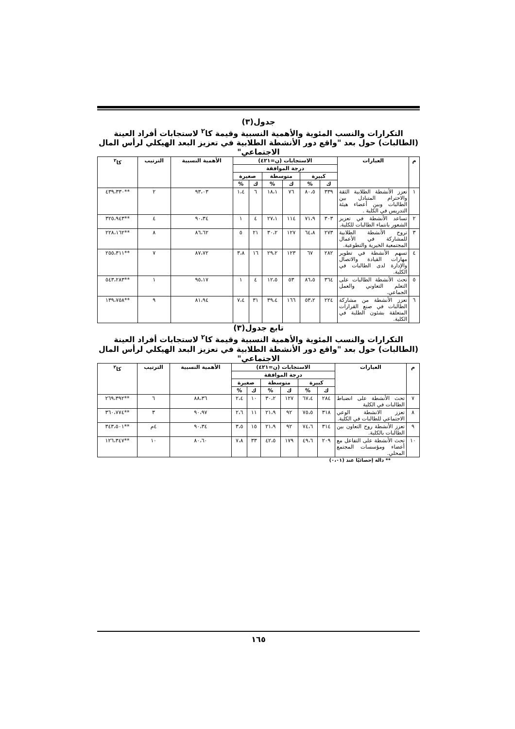جدول(٣)
التكرارات والنسب المئوية والأهمية النسبية وقيمة كا<sup>٢</sup> لاستجابات أفراد العينة (الطالبات) حول بعد "واقع دور الأنشطة الطلابية في تعزيز البعد الهيكلي لرأس المال الاجتماعي"
| م | العبارات | الاستجابات (ن=٤٢١) | | | | | | الأهمية النسبية | الترتيب | كا<sup>٢</sup> |
| --- | --- | --- | --- | --- | --- | --- | --- | --- | --- | --- |
| | | درجة الموافقة | | | | | | | | |
| | | كبيرة | | متوسطة | | صغيرة | | | | |
| | | ك | % | ك | % | ك | % | | | |
| ١ | تعزز الأنشطة الطلابية الثقة والاحترام المتبادل بين الطالبات وبين أعضاء هيئة التدريس في الكلية . | ٣٣٩ | ٨٠،٥ | ٧٦ | ١٨،١ | ٦ | ١،٤ | ٩٣،٠٣ | ٢ | **٤٣٩،٣٣٠ |
| ٢ | تساعد الأنشطة في تعزيز الشعور بانتماء الطالبات للكلية. | ٣٠٣ | ٧١،٩ | ١١٤ | ٢٧،١ | ٤ | ١ | ٩٠،٣٤ | ٤ | **٣٢٥،٩٤٣ |
| ٣ | تروج الأنشطة الطلابية للمشاركة في الأعمال المجتمعية الخيرية والتطوعية. | ٢٧٣ | ٦٤،٨ | ١٢٧ | ٣٠،٢ | ٢١ | ٥ | ٨٦،٦٢ | ٨ | **٢٢٨،١٦٢ |
| ٤ | تسهم الأنشطة في تطوير مهارات القيادة والاتصال والإدارة لدى الطالبات في الكلية. | ٢٨٢ | ٦٧ | ١٢٣ | ٢٩،٢ | ١٦ | ٣،٨ | ٨٧،٧٢ | ٧ | **٢٥٥،٣١١ |
| ٥ | تحث الأنشطة الطالبات على التعلم التعاوني والعمل الجماعي. | ٣٦٤ | ٨٦،٥ | ٥٣ | ١٢،٥ | ٤ | ١ | ٩٥،١٧ | ١ | **٥٤٣،٢٨٣ |
| ٦ | تعزز الأنشطة من مشاركة الطالبات في صنع القرارات المتعلقة بشئون الطلبة في الكلية. | ٢٢٤ | ٥٣،٢ | ١٦٦ | ٣٩،٤ | ٣١ | ٧،٤ | ٨١،٩٤ | ٩ | **١٣٩،٧٥٨ |
تابع جدول(٣)
التكرارات والنسب المئوية والأهمية النسبية وقيمة كا<sup>٢</sup> لاستجابات أفراد العينة (الطالبات) حول بعد "واقع دور الأنشطة الطلابية في تعزيز البعد الهيكلي لرأس المال الاجتماعي"
| م | العبارات | الاستجابات (ن=٤٢١) | | | | | | الأهمية النسبية | الترتيب | كا<sup>٢</sup> |
| --- | --- | --- | --- | --- | --- | --- | --- | --- | --- | --- |
| | | درجة الموافقة | | | | | | | | |
| | | كبيرة | | متوسطة | | صغيرة | | | | |
| | | ك | % | ك | % | ك | % | | | |
| ٧ | تحث الأنشطة على انضباط الطالبات في الكلية | ٢٨٤ | ٦٧،٤ | ١٢٧ | ٣٠،٢ | ١٠ | ٢،٤ | ٨٨،٣٦ | ٦ | **٢٦٩،٣٩٢ |
| ٨ | تعزز الانشطة الوعي الاجتماعي للطالبات في الكلية. | ٣١٨ | ٧٥،٥ | ٩٢ | ٢١،٩ | ١١ | ٢،٦ | ٩٠،٩٧ | ٣ | **٣٦٠،٧٧٤ |
| ٩ | تعزز الأنشطة روح التعاون بين الطالبات بالكلية. | ٣١٤ | ٧٤،٦ | ٩٢ | ٢١،٩ | ١٥ | ٣،٥ | ٩٠،٣٤ | ٤م | **٣٤٣،٥٠١ |
| ١٠ | تحث الأنشطة على التفاعل مع أعضاء ومؤسسات المجتمع المحلي. | ٢٠٩ | ٤٩،٦ | ١٧٩ | ٤٢،٥ | ٣٣ | ٧،٨ | ٨٠،٦٠ | ١٠ | **١٢٦،٣٤٧ |
** دالة إحصائيًا عند (٠،٠١)
١٦٥